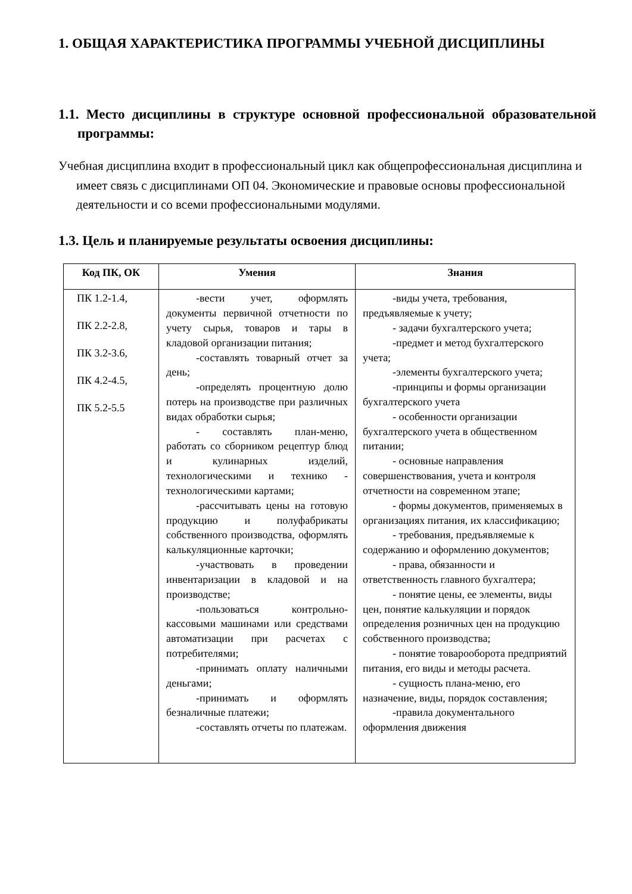1. ОБЩАЯ ХАРАКТЕРИСТИКА ПРОГРАММЫ УЧЕБНОЙ ДИСЦИПЛИНЫ
1.1. Место дисциплины в структуре основной профессиональной образовательной программы:
Учебная дисциплина входит в профессиональный цикл как общепрофессиональная дисциплина и имеет связь с дисциплинами ОП 04. Экономические и правовые основы профессиональной деятельности и со всеми профессиональными модулями.
1.3. Цель и планируемые результаты освоения дисциплины:
| Код ПК, ОК | Умения | Знания |
| --- | --- | --- |
| ПК 1.2-1.4, ПК 2.2-2.8, ПК 3.2-3.6, ПК 4.2-4.5, ПК 5.2-5.5 | -вести учет, оформлять документы первичной отчетности по учету сырья, товаров и тары в кладовой организации питания; -составлять товарный отчет за день; -определять процентную долю потерь на производстве при различных видах обработки сырья; - составлять план-меню, работать со сборником рецептур блюд и кулинарных изделий, технологическими и технико - технологическими картами; -рассчитывать цены на готовую продукцию и полуфабрикаты собственного производства, оформлять калькуляционные карточки; -участвовать в проведении инвентаризации в кладовой и на производстве; -пользоваться контрольно-кассовыми машинами или средствами автоматизации при расчетах с потребителями; -принимать оплату наличными деньгами; -принимать и оформлять безналичные платежи; -составлять отчеты по платежам. | -виды учета, требования, предъявляемые к учету; - задачи бухгалтерского учета; -предмет и метод бухгалтерского учета; -элементы бухгалтерского учета; -принципы и формы организации бухгалтерского учета - особенности организации бухгалтерского учета в общественном питании; - основные направления совершенствования, учета и контроля отчетности на современном этапе; - формы документов, применяемых в организациях питания, их классификацию; - требования, предъявляемые к содержанию и оформлению документов; - права, обязанности и ответственность главного бухгалтера; - понятие цены, ее элементы, виды цен, понятие калькуляции и порядок определения розничных цен на продукцию собственного производства; - понятие товарооборота предприятий питания, его виды и методы расчета. - сущность плана-меню, его назначение, виды, порядок составления; -правила документального оформления движения |